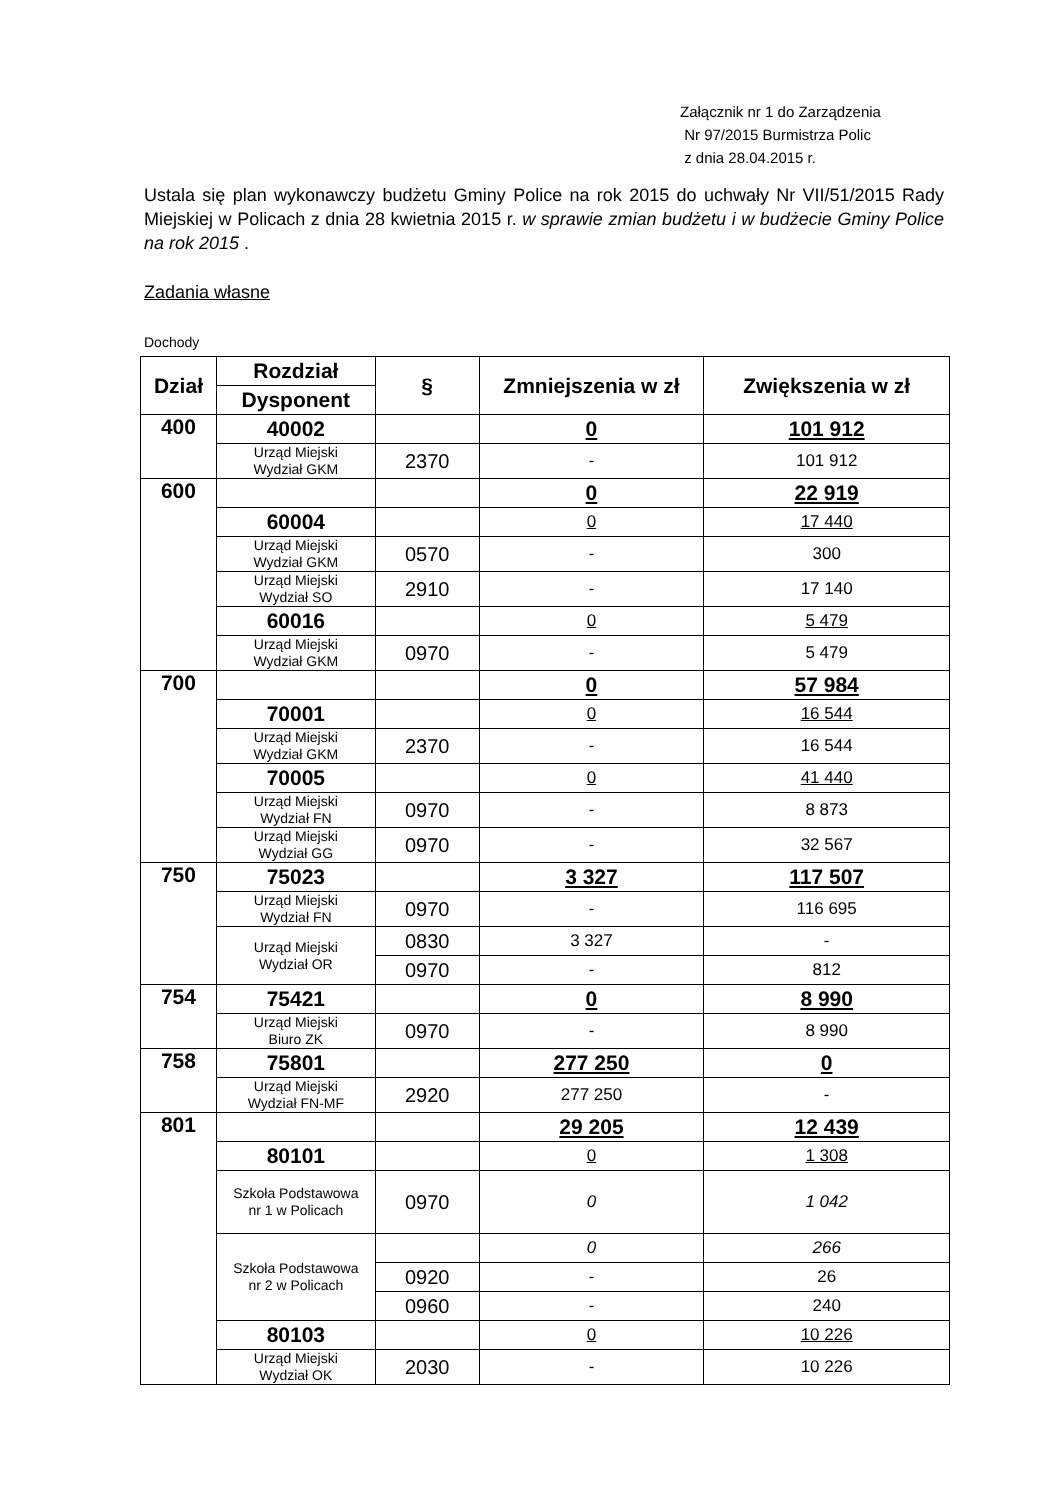Załącznik nr 1 do Zarządzenia
Nr 97/2015 Burmistrza Polic
z dnia 28.04.2015 r.
Ustala się plan wykonawczy budżetu Gminy Police na rok 2015 do uchwały Nr VII/51/2015 Rady Miejskiej w Policach z dnia 28 kwietnia 2015 r. w sprawie zmian budżetu i w budżecie Gminy Police na rok 2015 .
Zadania własne
Dochody
| Dział | Rozdział | § | Zmniejszenia w zł | Zwiększenia w zł |
| --- | --- | --- | --- | --- |
| | Dysponent | | | |
| 400 | 40002 | | 0 | 101 912 |
| | Urząd Miejski Wydział GKM | 2370 | - | 101 912 |
| 600 | | | 0 | 22 919 |
| | 60004 | | 0 | 17 440 |
| | Urząd Miejski Wydział GKM | 0570 | - | 300 |
| | Urząd Miejski Wydział SO | 2910 | - | 17 140 |
| | 60016 | | 0 | 5 479 |
| | Urząd Miejski Wydział GKM | 0970 | - | 5 479 |
| 700 | | | 0 | 57 984 |
| | 70001 | | 0 | 16 544 |
| | Urząd Miejski Wydział GKM | 2370 | - | 16 544 |
| | 70005 | | 0 | 41 440 |
| | Urząd Miejski Wydział FN | 0970 | - | 8 873 |
| | Urząd Miejski Wydział GG | 0970 | - | 32 567 |
| 750 | 75023 | | 3 327 | 117 507 |
| | Urząd Miejski Wydział FN | 0970 | - | 116 695 |
| | Urząd Miejski Wydział OR | 0830 | 3 327 | - |
| | | 0970 | - | 812 |
| 754 | 75421 | | 0 | 8 990 |
| | Urząd Miejski Biuro ZK | 0970 | - | 8 990 |
| 758 | 75801 | | 277 250 | 0 |
| | Urząd Miejski Wydział FN-MF | 2920 | 277 250 | - |
| 801 | | | 29 205 | 12 439 |
| | 80101 | | 0 | 1 308 |
| | Szkoła Podstawowa nr 1 w Policach | 0970 | 0 | 1 042 |
| | Szkoła Podstawowa nr 2 w Policach | | 0 | 266 |
| | | 0920 | - | 26 |
| | | 0960 | - | 240 |
| | 80103 | | 0 | 10 226 |
| | Urząd Miejski Wydział OK | 2030 | - | 10 226 |